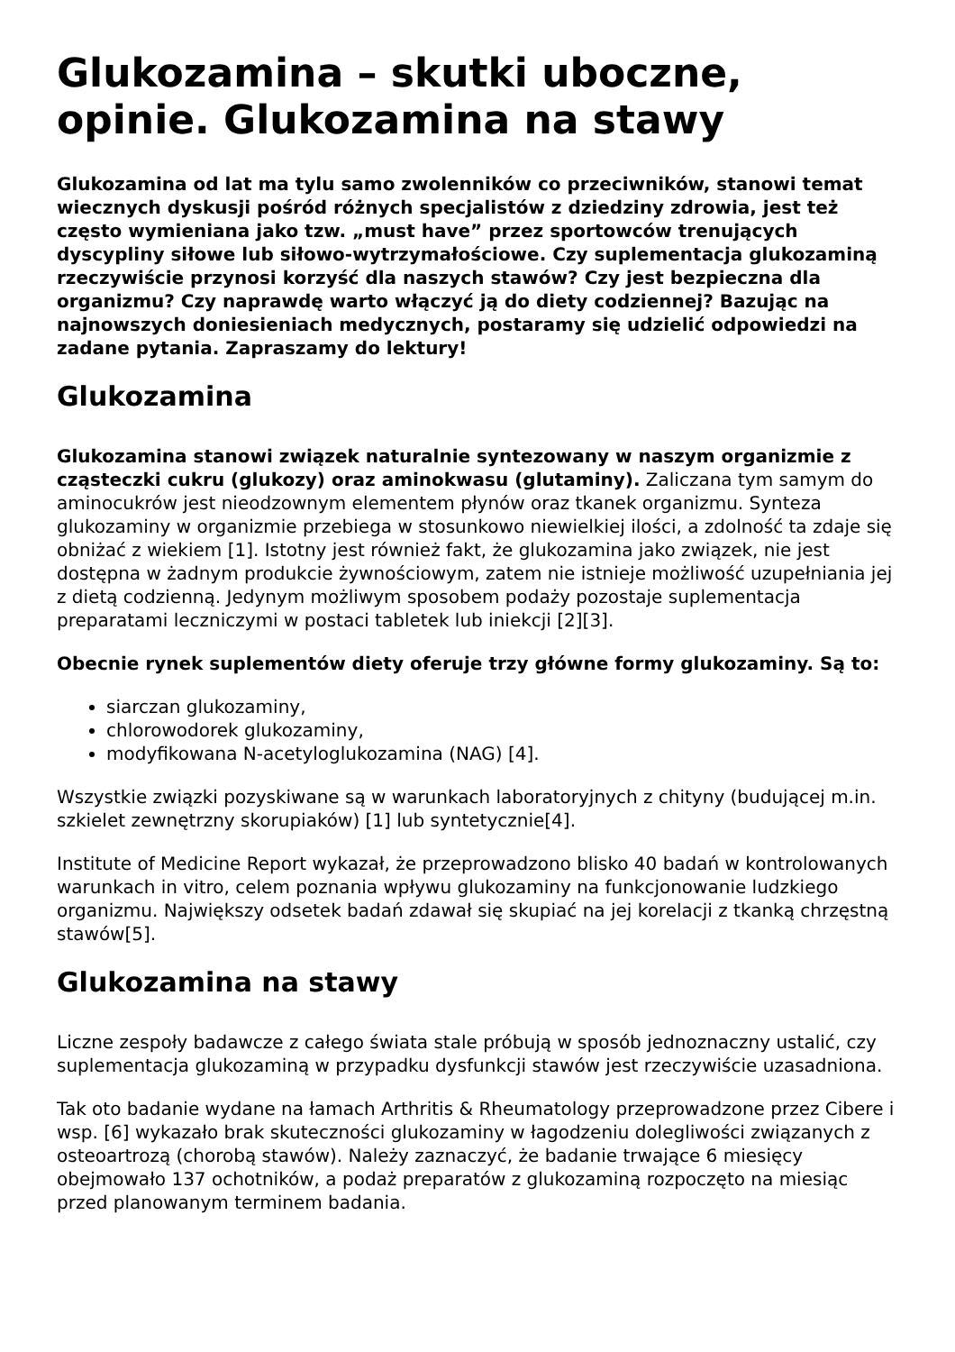Glukozamina – skutki uboczne, opinie. Glukozamina na stawy
Glukozamina od lat ma tylu samo zwolenników co przeciwników, stanowi temat wiecznych dyskusji pośród różnych specjalistów z dziedziny zdrowia, jest też często wymieniana jako tzw. „must have” przez sportowców trenujących dyscypliny siłowe lub siłowo-wytrzymałościowe. Czy suplementacja glukozaminą rzeczywiście przynosi korzyść dla naszych stawów? Czy jest bezpieczna dla organizmu? Czy naprawdę warto włączyć ją do diety codziennej? Bazując na najnowszych doniesieniach medycznych, postaramy się udzielić odpowiedzi na zadane pytania. Zapraszamy do lektury!
Glukozamina
Glukozamina stanowi związek naturalnie syntezowany w naszym organizmie z cząsteczki cukru (glukozy) oraz aminokwasu (glutaminy). Zaliczana tym samym do aminocukrów jest nieodzownym elementem płynów oraz tkanek organizmu. Synteza glukozaminy w organizmie przebiega w stosunkowo niewielkiej ilości, a zdolność ta zdaje się obniżać z wiekiem [1]. Istotny jest również fakt, że glukozamina jako związek, nie jest dostępna w żadnym produkcie żywnościowym, zatem nie istnieje możliwość uzupełniania jej z dietą codzienną. Jedynym możliwym sposobem podaży pozostaje suplementacja preparatami leczniczymi w postaci tabletek lub iniekcji [2][3].
Obecnie rynek suplementów diety oferuje trzy główne formy glukozaminy. Są to:
siarczan glukozaminy,
chlorowodorek glukozaminy,
modyfikowana N-acetyloglukozamina (NAG) [4].
Wszystkie związki pozyskiwane są w warunkach laboratoryjnych z chityny (budującej m.in. szkielet zewnętrzny skorupiaków) [1] lub syntetycznie[4].
Institute of Medicine Report wykazał, że przeprowadzono blisko 40 badań w kontrolowanych warunkach in vitro, celem poznania wpływu glukozaminy na funkcjonowanie ludzkiego organizmu. Największy odsetek badań zdawał się skupiać na jej korelacji z tkanką chrzęstną stawów[5].
Glukozamina na stawy
Liczne zespoły badawcze z całego świata stale próbują w sposób jednoznaczny ustalić, czy suplementacja glukozaminą w przypadku dysfunkcji stawów jest rzeczywiście uzasadniona.
Tak oto badanie wydane na łamach Arthritis & Rheumatology przeprowadzone przez Cibere i wsp. [6] wykazało brak skuteczności glukozaminy w łagodzeniu dolegliwości związanych z osteoartrozą (chorobą stawów). Należy zaznaczyć, że badanie trwające 6 miesięcy obejmowało 137 ochotników, a podaż preparatów z glukozaminą rozpoczęto na miesiąc przed planowanym terminem badania.